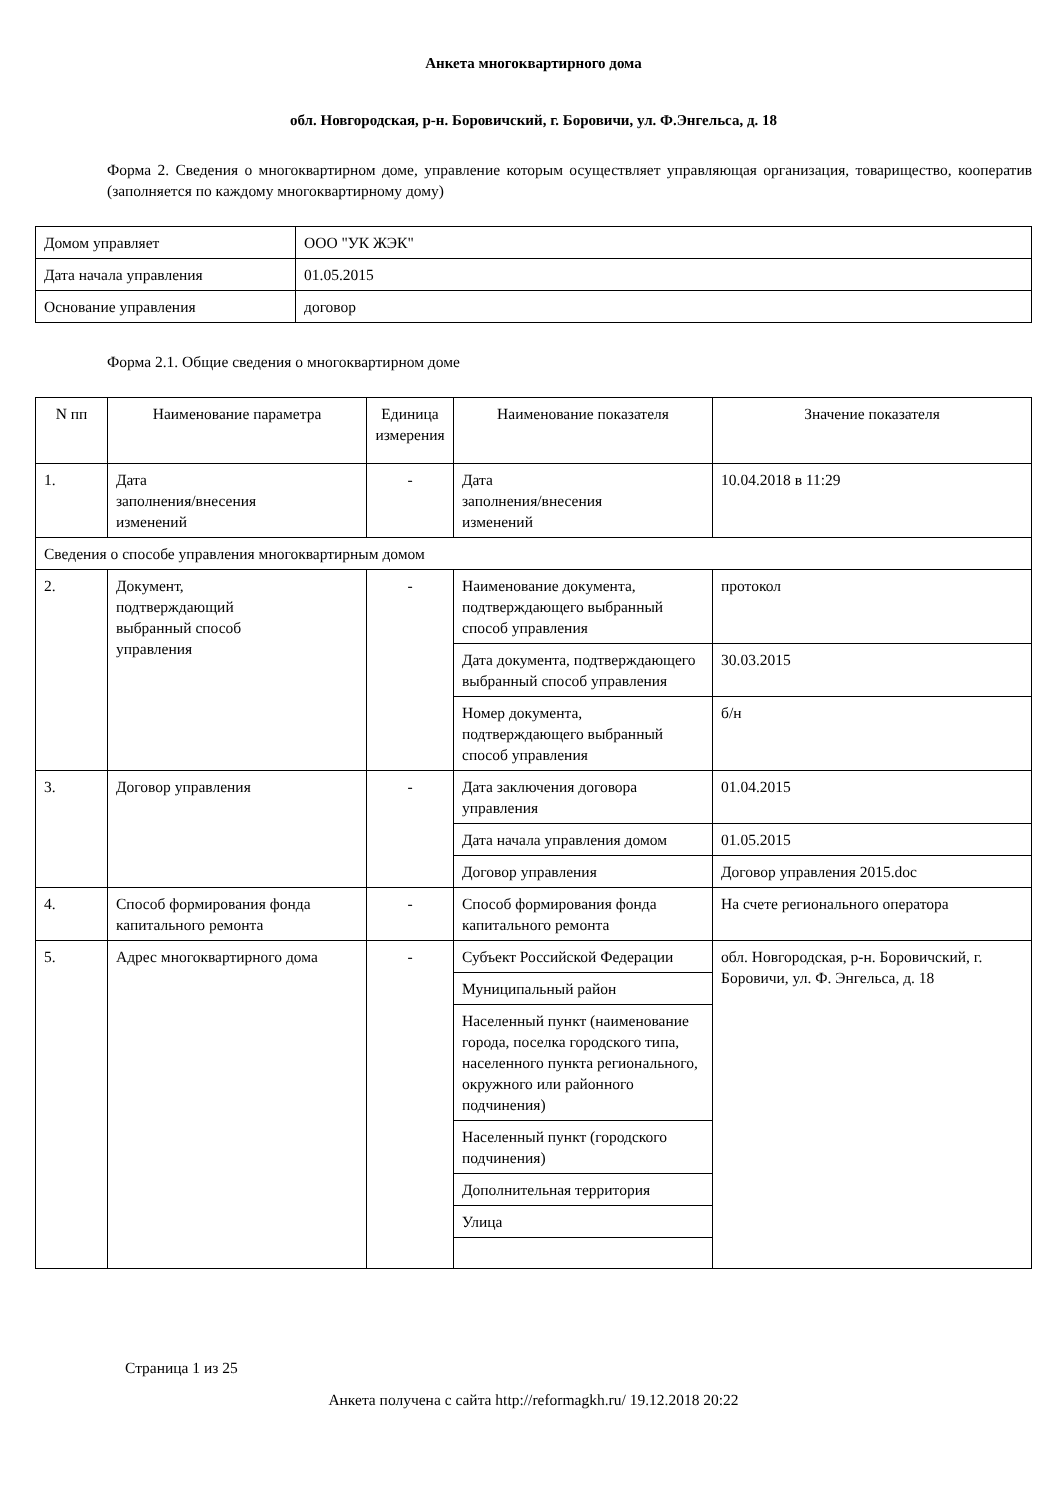Анкета многоквартирного дома
обл. Новгородская, р-н. Боровичский, г. Боровичи, ул. Ф.Энгельса, д. 18
Форма 2. Сведения о многоквартирном доме, управление которым осуществляет управляющая организация, товарищество, кооператив (заполняется по каждому многоквартирному дому)
| Домом управляет | ООО "УК ЖЭК" |
| Дата начала управления | 01.05.2015 |
| Основание управления | договор |
Форма 2.1. Общие сведения о многоквартирном доме
| N пп | Наименование параметра | Единица измерения | Наименование показателя | Значение показателя |
| --- | --- | --- | --- | --- |
| 1. | Дата заполнения/внесения изменений | - | Дата заполнения/внесения изменений | 10.04.2018 в 11:29 |
| Сведения о способе управления многоквартирным домом | | | | |
| 2. | Документ, подтверждающий выбранный способ управления | - | Наименование документа, подтверждающего выбранный способ управления | протокол |
| | | | Дата документа, подтверждающего выбранный способ управления | 30.03.2015 |
| | | | Номер документа, подтверждающего выбранный способ управления | б/н |
| 3. | Договор управления | - | Дата заключения договора управления | 01.04.2015 |
| | | | Дата начала управления домом | 01.05.2015 |
| | | | Договор управления | Договор управления 2015.doc |
| 4. | Способ формирования фонда капитального ремонта | - | Способ формирования фонда капитального ремонта | На счете регионального оператора |
| 5. | Адрес многоквартирного дома | - | Субъект Российской Федерации | обл. Новгородская, р-н. Боровичский, г. Боровичи, ул. Ф. Энгельса, д. 18 |
| | | | Муниципальный район | |
| | | | Населенный пункт (наименование города, поселка городского типа, населенного пункта регионального, окружного или районного подчинения) | |
| | | | Населенный пункт (городского подчинения) | |
| | | | Дополнительная территория | |
| | | | Улица | |
Страница 1 из 25
Анкета получена с сайта http://reformagkh.ru/ 19.12.2018 20:22